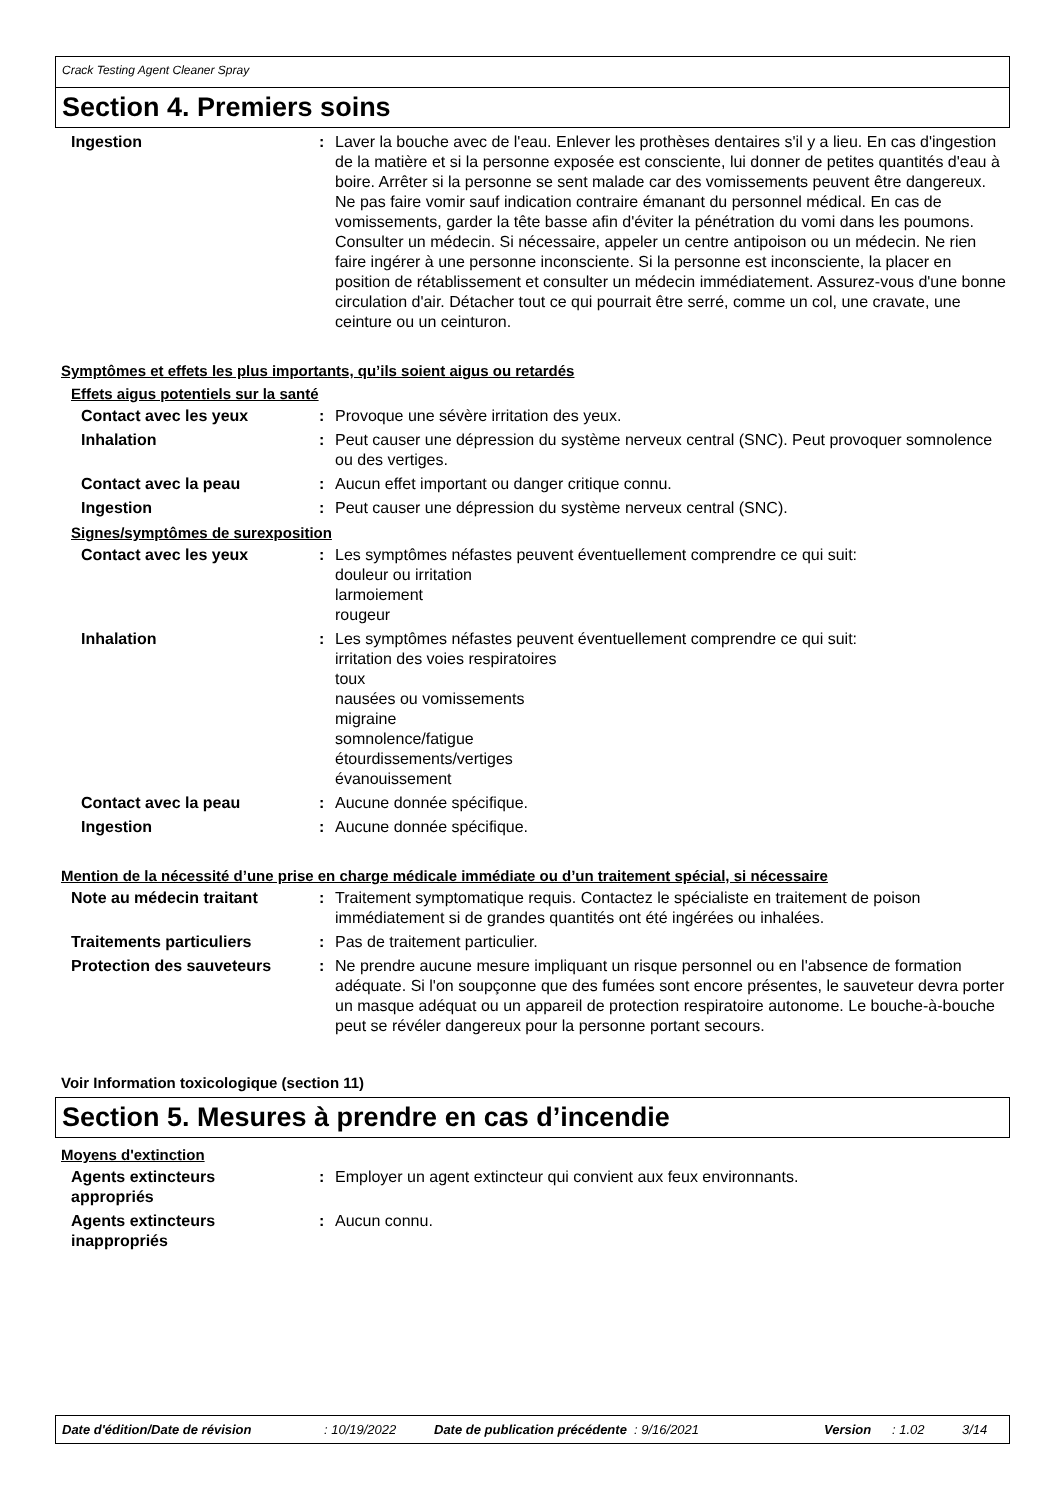Crack Testing Agent Cleaner Spray
Section 4. Premiers soins
Ingestion : Laver la bouche avec de l'eau. Enlever les prothèses dentaires s'il y a lieu. En cas d'ingestion de la matière et si la personne exposée est consciente, lui donner de petites quantités d'eau à boire. Arrêter si la personne se sent malade car des vomissements peuvent être dangereux. Ne pas faire vomir sauf indication contraire émanant du personnel médical. En cas de vomissements, garder la tête basse afin d'éviter la pénétration du vomi dans les poumons. Consulter un médecin. Si nécessaire, appeler un centre antipoison ou un médecin. Ne rien faire ingérer à une personne inconsciente. Si la personne est inconsciente, la placer en position de rétablissement et consulter un médecin immédiatement. Assurez-vous d'une bonne circulation d'air. Détacher tout ce qui pourrait être serré, comme un col, une cravate, une ceinture ou un ceinturon.
Symptômes et effets les plus importants, qu’ils soient aigus ou retardés
Effets aigus potentiels sur la santé
Contact avec les yeux : Provoque une sévère irritation des yeux.
Inhalation : Peut causer une dépression du système nerveux central (SNC). Peut provoquer somnolence ou des vertiges.
Contact avec la peau : Aucun effet important ou danger critique connu.
Ingestion : Peut causer une dépression du système nerveux central (SNC).
Signes/symptômes de surexposition
Contact avec les yeux : Les symptômes néfastes peuvent éventuellement comprendre ce qui suit:
douleur ou irritation
larmoiement
rougeur
Inhalation : Les symptômes néfastes peuvent éventuellement comprendre ce qui suit:
irritation des voies respiratoires
toux
nausées ou vomissements
migraine
somnolence/fatigue
étourdissements/vertiges
évanouissement
Contact avec la peau : Aucune donnée spécifique.
Ingestion : Aucune donnée spécifique.
Mention de la nécessité d’une prise en charge médicale immédiate ou d’un traitement spécial, si nécessaire
Note au médecin traitant : Traitement symptomatique requis. Contactez le spécialiste en traitement de poison immédiatement si de grandes quantités ont été ingérées ou inhalées.
Traitements particuliers : Pas de traitement particulier.
Protection des sauveteurs : Ne prendre aucune mesure impliquant un risque personnel ou en l'absence de formation adéquate. Si l'on soupçonne que des fumées sont encore présentes, le sauveteur devra porter un masque adéquat ou un appareil de protection respiratoire autonome. Le bouche-à-bouche peut se révéler dangereux pour la personne portant secours.
Voir Information toxicologique (section 11)
Section 5. Mesures à prendre en cas d’incendie
Moyens d'extinction
Agents extincteurs
appropriés
: Employer un agent extincteur qui convient aux feux environnants.
Agents extincteurs
inappropriés
: Aucun connu.
Date d'édition/Date de révision : 10/19/2022 Date de publication précédente
: 9/16/2021 Version : 1.02 3/14